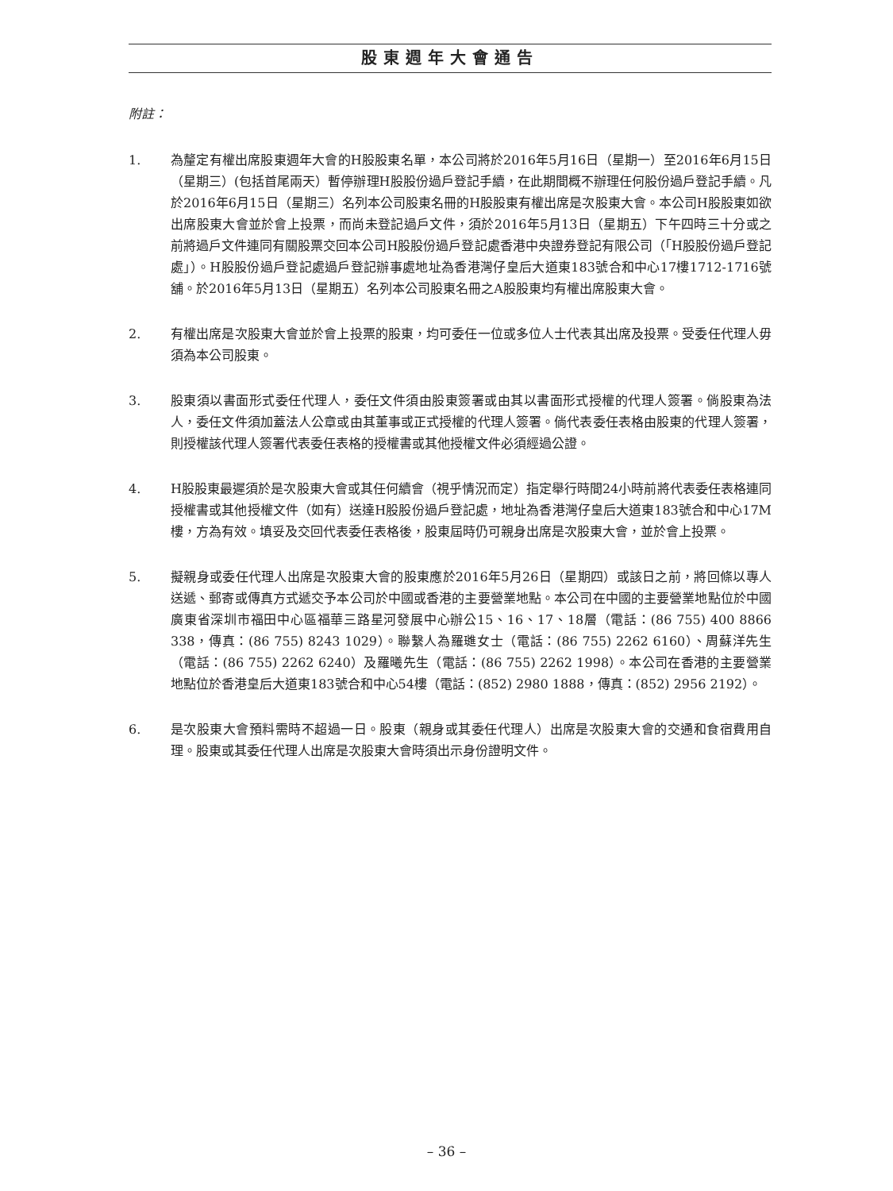股東週年大會通告
附註：
1. 為釐定有權出席股東週年大會的H股股東名單，本公司將於2016年5月16日（星期一）至2016年6月15日（星期三）(包括首尾兩天）暫停辦理H股股份過戶登記手續，在此期間概不辦理任何股份過戶登記手續。凡於2016年6月15日（星期三）名列本公司股東名冊的H股股東有權出席是次股東大會。本公司H股股東如欲出席股東大會並於會上投票，而尚未登記過戶文件，須於2016年5月13日（星期五）下午四時三十分或之前將過戶文件連同有關股票交回本公司H股股份過戶登記處香港中央證券登記有限公司（「H股股份過戶登記處」）。H股股份過戶登記處過戶登記辦事處地址為香港灣仔皇后大道東183號合和中心17樓1712-1716號舖。於2016年5月13日（星期五）名列本公司股東名冊之A股股東均有權出席股東大會。
2. 有權出席是次股東大會並於會上投票的股東，均可委任一位或多位人士代表其出席及投票。受委任代理人毋須為本公司股東。
3. 股東須以書面形式委任代理人，委任文件須由股東簽署或由其以書面形式授權的代理人簽署。倘股東為法人，委任文件須加蓋法人公章或由其董事或正式授權的代理人簽署。倘代表委任表格由股東的代理人簽署，則授權該代理人簽署代表委任表格的授權書或其他授權文件必須經過公證。
4. H股股東最遲須於是次股東大會或其任何續會（視乎情況而定）指定舉行時間24小時前將代表委任表格連同授權書或其他授權文件（如有）送達H股股份過戶登記處，地址為香港灣仔皇后大道東183號合和中心17M樓，方為有效。填妥及交回代表委任表格後，股東屆時仍可親身出席是次股東大會，並於會上投票。
5. 擬親身或委任代理人出席是次股東大會的股東應於2016年5月26日（星期四）或該日之前，將回條以專人送遞、郵寄或傳真方式遞交予本公司於中國或香港的主要營業地點。本公司在中國的主要營業地點位於中國廣東省深圳市福田中心區福華三路星河發展中心辦公15、16、17、18層（電話：(86 755) 400 8866 338，傳真：(86 755) 8243 1029）。聯繫人為羅璡女士（電話：(86 755) 2262 6160）、周蘇洋先生（電話：(86 755) 2262 6240）及羅曦先生（電話：(86 755) 2262 1998）。本公司在香港的主要營業地點位於香港皇后大道東183號合和中心54樓（電話：(852) 2980 1888，傳真：(852) 2956 2192）。
6. 是次股東大會預料需時不超過一日。股東（親身或其委任代理人）出席是次股東大會的交通和食宿費用自理。股東或其委任代理人出席是次股東大會時須出示身份證明文件。
– 36 –